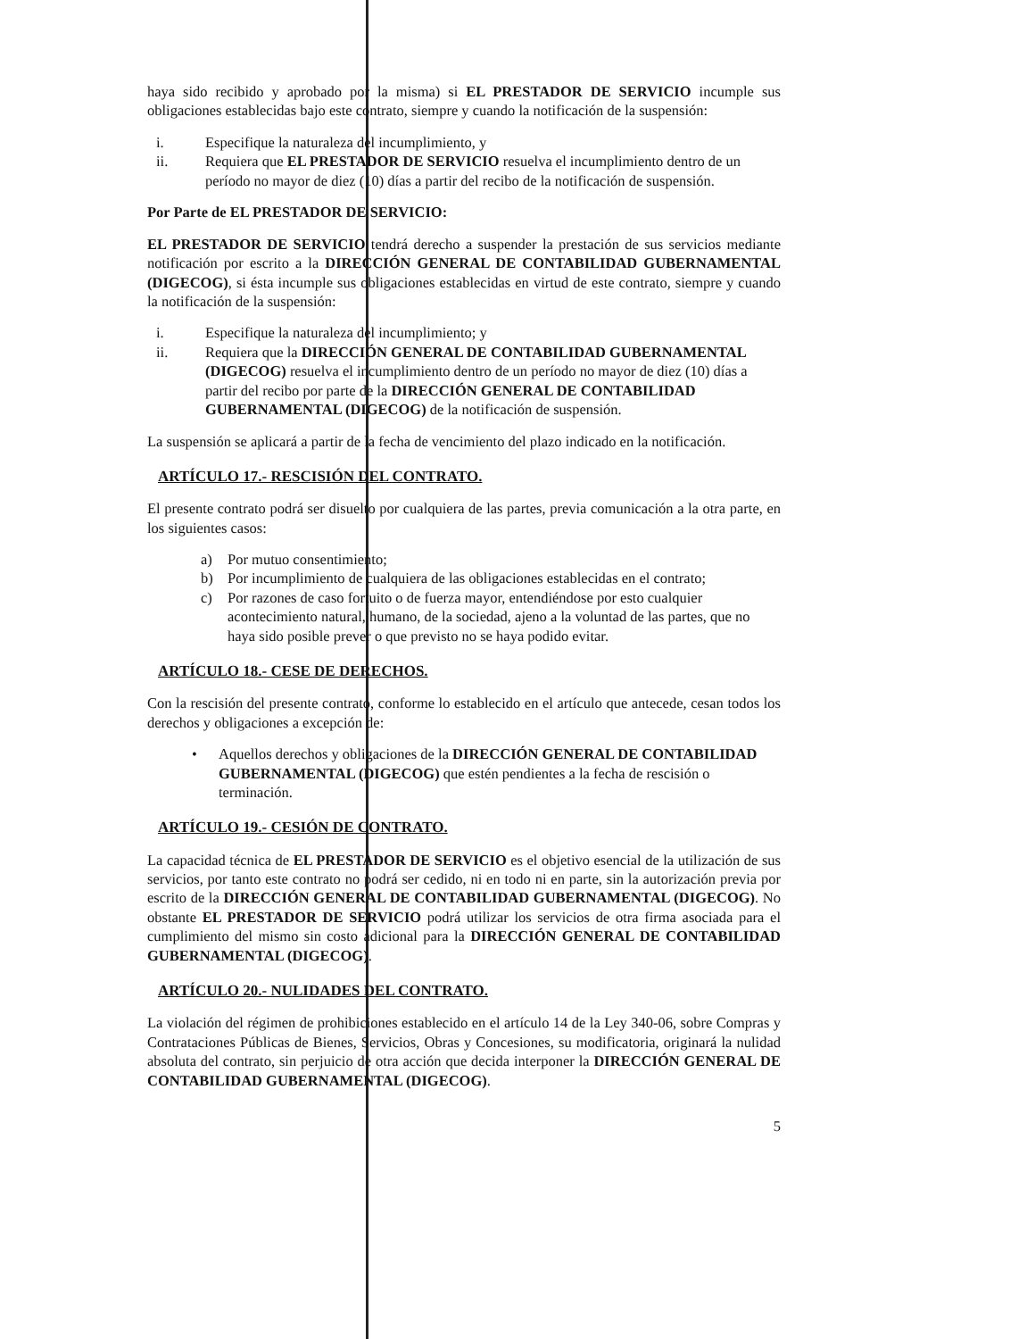haya sido recibido y aprobado por la misma) si EL PRESTADOR DE SERVICIO incumple sus obligaciones establecidas bajo este contrato, siempre y cuando la notificación de la suspensión:
i. Especifique la naturaleza del incumplimiento, y
ii. Requiera que EL PRESTADOR DE SERVICIO resuelva el incumplimiento dentro de un período no mayor de diez (10) días a partir del recibo de la notificación de suspensión.
Por Parte de EL PRESTADOR DE SERVICIO:
EL PRESTADOR DE SERVICIO tendrá derecho a suspender la prestación de sus servicios mediante notificación por escrito a la DIRECCIÓN GENERAL DE CONTABILIDAD GUBERNAMENTAL (DIGECOG), si ésta incumple sus obligaciones establecidas en virtud de este contrato, siempre y cuando la notificación de la suspensión:
i. Especifique la naturaleza del incumplimiento; y
ii. Requiera que la DIRECCIÓN GENERAL DE CONTABILIDAD GUBERNAMENTAL (DIGECOG) resuelva el incumplimiento dentro de un período no mayor de diez (10) días a partir del recibo por parte de la DIRECCIÓN GENERAL DE CONTABILIDAD GUBERNAMENTAL (DIGECOG) de la notificación de suspensión.
La suspensión se aplicará a partir de la fecha de vencimiento del plazo indicado en la notificación.
ARTÍCULO 17.- RESCISIÓN DEL CONTRATO.
El presente contrato podrá ser disuelto por cualquiera de las partes, previa comunicación a la otra parte, en los siguientes casos:
a) Por mutuo consentimiento;
b) Por incumplimiento de cualquiera de las obligaciones establecidas en el contrato;
c) Por razones de caso fortuito o de fuerza mayor, entendiéndose por esto cualquier acontecimiento natural, humano, de la sociedad, ajeno a la voluntad de las partes, que no haya sido posible prever o que previsto no se haya podido evitar.
ARTÍCULO 18.- CESE DE DERECHOS.
Con la rescisión del presente contrato, conforme lo establecido en el artículo que antecede, cesan todos los derechos y obligaciones a excepción de:
• Aquellos derechos y obligaciones de la DIRECCIÓN GENERAL DE CONTABILIDAD GUBERNAMENTAL (DIGECOG) que estén pendientes a la fecha de rescisión o terminación.
ARTÍCULO 19.- CESIÓN DE CONTRATO.
La capacidad técnica de EL PRESTADOR DE SERVICIO es el objetivo esencial de la utilización de sus servicios, por tanto este contrato no podrá ser cedido, ni en todo ni en parte, sin la autorización previa por escrito de la DIRECCIÓN GENERAL DE CONTABILIDAD GUBERNAMENTAL (DIGECOG). No obstante EL PRESTADOR DE SERVICIO podrá utilizar los servicios de otra firma asociada para el cumplimiento del mismo sin costo adicional para la DIRECCIÓN GENERAL DE CONTABILIDAD GUBERNAMENTAL (DIGECOG).
ARTÍCULO 20.- NULIDADES DEL CONTRATO.
La violación del régimen de prohibiciones establecido en el artículo 14 de la Ley 340-06, sobre Compras y Contrataciones Públicas de Bienes, Servicios, Obras y Concesiones, su modificatoria, originará la nulidad absoluta del contrato, sin perjuicio de otra acción que decida interponer la DIRECCIÓN GENERAL DE CONTABILIDAD GUBERNAMENTAL (DIGECOG).
5